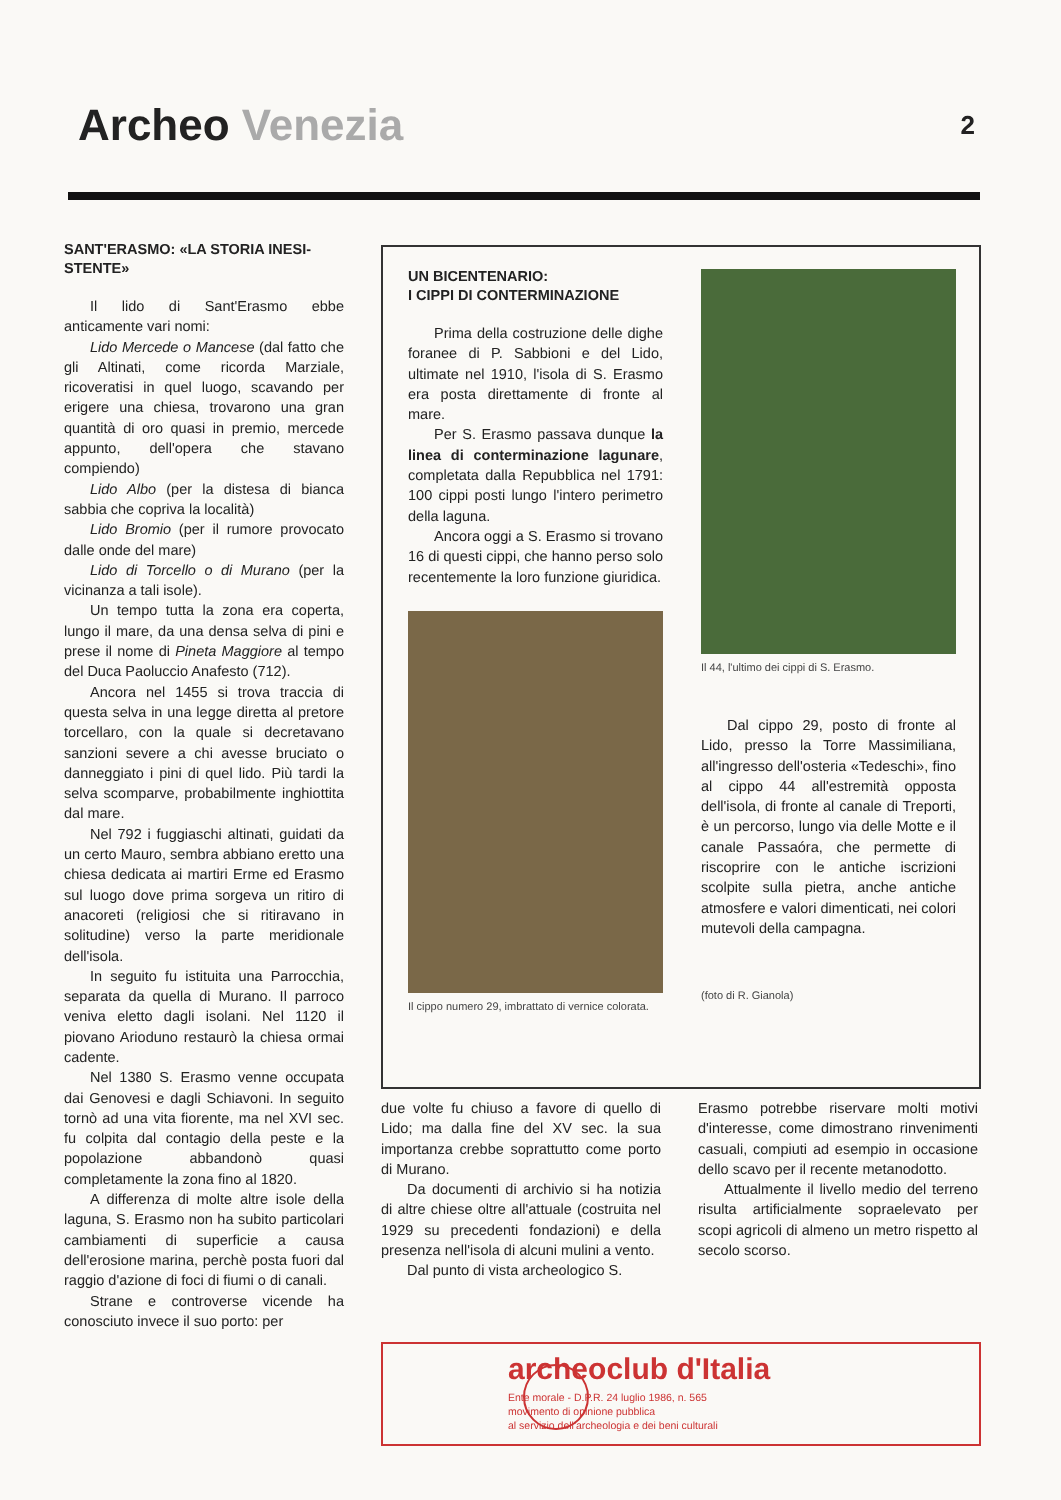Archeo Venezia 2
SANT'ERASMO: «LA STORIA INESI-
STENTE»
Il lido di Sant'Erasmo ebbe anticamente vari nomi:
Lido Mercede o Mancese (dal fatto che gli Altinati, come ricorda Marziale, ricoveratisi in quel luogo, scavando per erigere una chiesa, trovarono una gran quantità di oro quasi in premio, mercede appunto, dell'opera che stavano compiendo)
Lido Albo (per la distesa di bianca sabbia che copriva la località)
Lido Bromio (per il rumore provocato dalle onde del mare)
Lido di Torcello o di Murano (per la vicinanza a tali isole).
Un tempo tutta la zona era coperta, lungo il mare, da una densa selva di pini e prese il nome di Pineta Maggiore al tempo del Duca Paoluccio Anafesto (712).
Ancora nel 1455 si trova traccia di questa selva in una legge diretta al pretore torcellaro, con la quale si decretavano sanzioni severe a chi avesse bruciato o danneggiato i pini di quel lido. Più tardi la selva scomparve, probabilmente inghiottita dal mare.
Nel 792 i fuggiaschi altinati, guidati da un certo Mauro, sembra abbiano eretto una chiesa dedicata ai martiri Erme ed Erasmo sul luogo dove prima sorgeva un ritiro di anacoreti (religiosi che si ritiravano in solitudine) verso la parte meridionale dell'isola.
In seguito fu istituita una Parrocchia, separata da quella di Murano. Il parroco veniva eletto dagli isolani. Nel 1120 il piovano Arioduno restaurò la chiesa ormai cadente.
Nel 1380 S. Erasmo venne occupata dai Genovesi e dagli Schiavoni. In seguito tornò ad una vita fiorente, ma nel XVI sec. fu colpita dal contagio della peste e la popolazione abbandonò quasi completamente la zona fino al 1820.
A differenza di molte altre isole della laguna, S. Erasmo non ha subito particolari cambiamenti di superficie a causa dell'erosione marina, perchè posta fuori dal raggio d'azione di foci di fiumi o di canali.
Strane e controverse vicende ha conosciuto invece il suo porto: per
UN BICENTENARIO:
I CIPPI DI CONTERMINAZIONE
Prima della costruzione delle dighe foranee di P. Sabbioni e del Lido, ultimate nel 1910, l'isola di S. Erasmo era posta direttamente di fronte al mare.
Per S. Erasmo passava dunque la linea di conterminazione lagunare, completata dalla Repubblica nel 1791: 100 cippi posti lungo l'intero perimetro della laguna.
Ancora oggi a S. Erasmo si trovano 16 di questi cippi, che hanno perso solo recentemente la loro funzione giuridica.
Il cippo numero 29, imbrattato di vernice colorata.
Il 44, l'ultimo dei cippi di S. Erasmo.
Dal cippo 29, posto di fronte al Lido, presso la Torre Massimiliana, all'ingresso dell'osteria «Tedeschi», fino al cippo 44 all'estremità opposta dell'isola, di fronte al canale di Treporti, è un percorso, lungo via delle Motte e il canale Passaóra, che permette di riscoprire con le antiche iscrizioni scolpite sulla pietra, anche antiche atmosfere e valori dimenticati, nei colori mutevoli della campagna.
(foto di R. Gianola)
due volte fu chiuso a favore di quello di Lido; ma dalla fine del XV sec. la sua importanza crebbe soprattutto come porto di Murano.
Da documenti di archivio si ha notizia di altre chiese oltre all'attuale (costruita nel 1929 su precedenti fondazioni) e della presenza nell'isola di alcuni mulini a vento.
Dal punto di vista archeologico S.
Erasmo potrebbe riservare molti motivi d'interesse, come dimostrano rinvenimenti casuali, compiuti ad esempio in occasione dello scavo per il recente metanodotto.
Attualmente il livello medio del terreno risulta artificialmente sopraelevato per scopi agricoli di almeno un metro rispetto al secolo scorso.
archeoclub d'Italia
Ente morale - D.P.R. 24 luglio 1986, n. 565
movimento di opinione pubblica
al servizio dell'archeologia e dei beni culturali